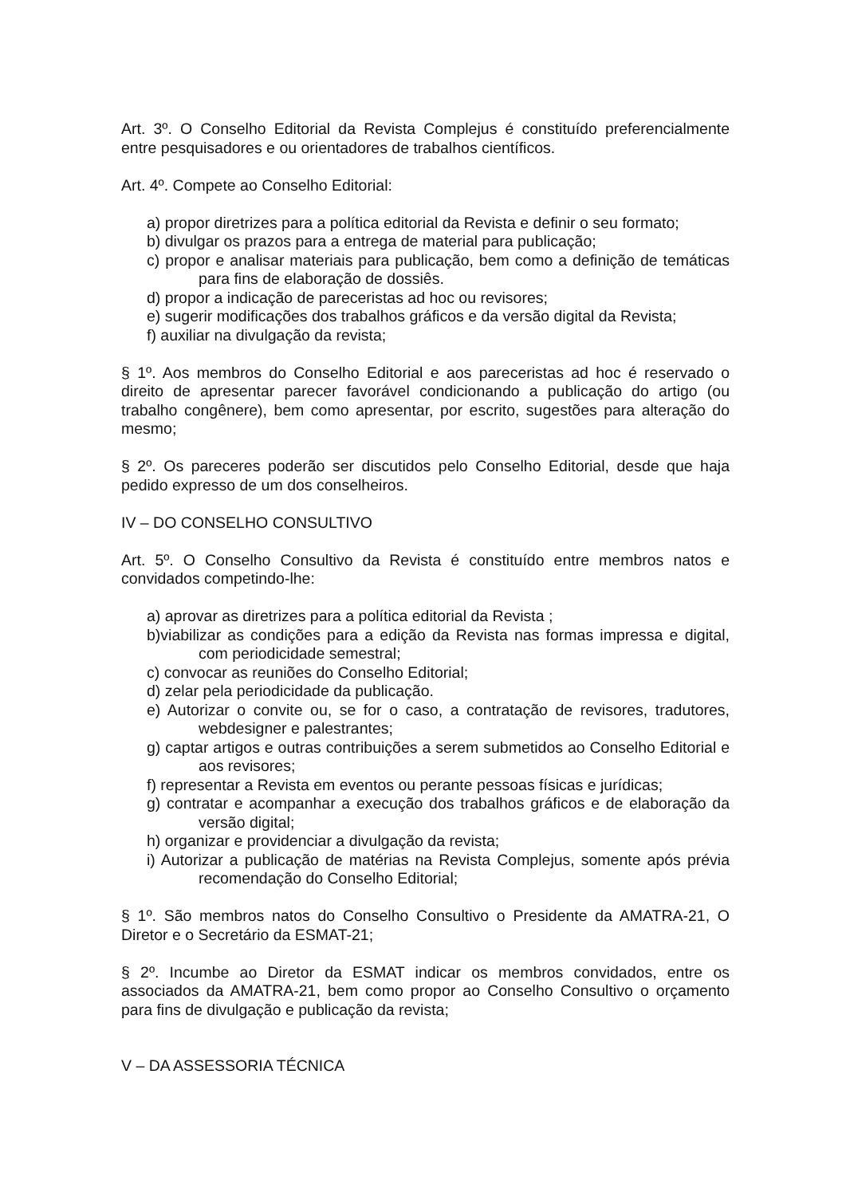Art. 3º. O Conselho Editorial da Revista Complejus é constituído preferencialmente entre pesquisadores e ou orientadores de trabalhos científicos.
Art. 4º. Compete ao Conselho Editorial:
a) propor diretrizes para a política editorial da Revista e definir o seu formato;
b) divulgar os prazos para a entrega de material para publicação;
c) propor e analisar materiais para publicação, bem como a definição de temáticas para fins de elaboração de dossiês.
d) propor a indicação de pareceristas ad hoc ou revisores;
e) sugerir modificações dos trabalhos gráficos e da versão digital da Revista;
f) auxiliar na divulgação da revista;
§ 1º. Aos membros do Conselho Editorial e aos pareceristas ad hoc é reservado o direito de apresentar parecer favorável condicionando a publicação do artigo (ou trabalho congênere), bem como apresentar, por escrito, sugestões para alteração do mesmo;
§ 2º. Os pareceres poderão ser discutidos pelo Conselho Editorial, desde que haja pedido expresso de um dos conselheiros.
IV – DO CONSELHO CONSULTIVO
Art. 5º. O Conselho Consultivo da Revista é constituído entre membros natos e convidados competindo-lhe:
a) aprovar as diretrizes para a política editorial da Revista ;
b)viabilizar as condições para a edição da Revista nas formas impressa e digital, com periodicidade semestral;
c) convocar as reuniões do Conselho Editorial;
d) zelar pela periodicidade da publicação.
e) Autorizar o convite ou, se for o caso, a contratação de revisores, tradutores, webdesigner e palestrantes;
g) captar artigos e outras contribuições a serem submetidos ao Conselho Editorial e aos revisores;
f) representar a Revista em eventos ou perante pessoas físicas e jurídicas;
g) contratar e acompanhar a execução dos trabalhos gráficos e de elaboração da versão digital;
h) organizar e providenciar a divulgação da revista;
i) Autorizar a publicação de matérias na Revista Complejus, somente após prévia recomendação do Conselho Editorial;
§ 1º. São membros natos do Conselho Consultivo o Presidente da AMATRA-21, O Diretor e o Secretário da ESMAT-21;
§ 2º. Incumbe ao Diretor da ESMAT indicar os membros convidados, entre os associados da AMATRA-21, bem como propor ao Conselho Consultivo o orçamento para fins de divulgação e publicação da revista;
V – DA ASSESSORIA TÉCNICA